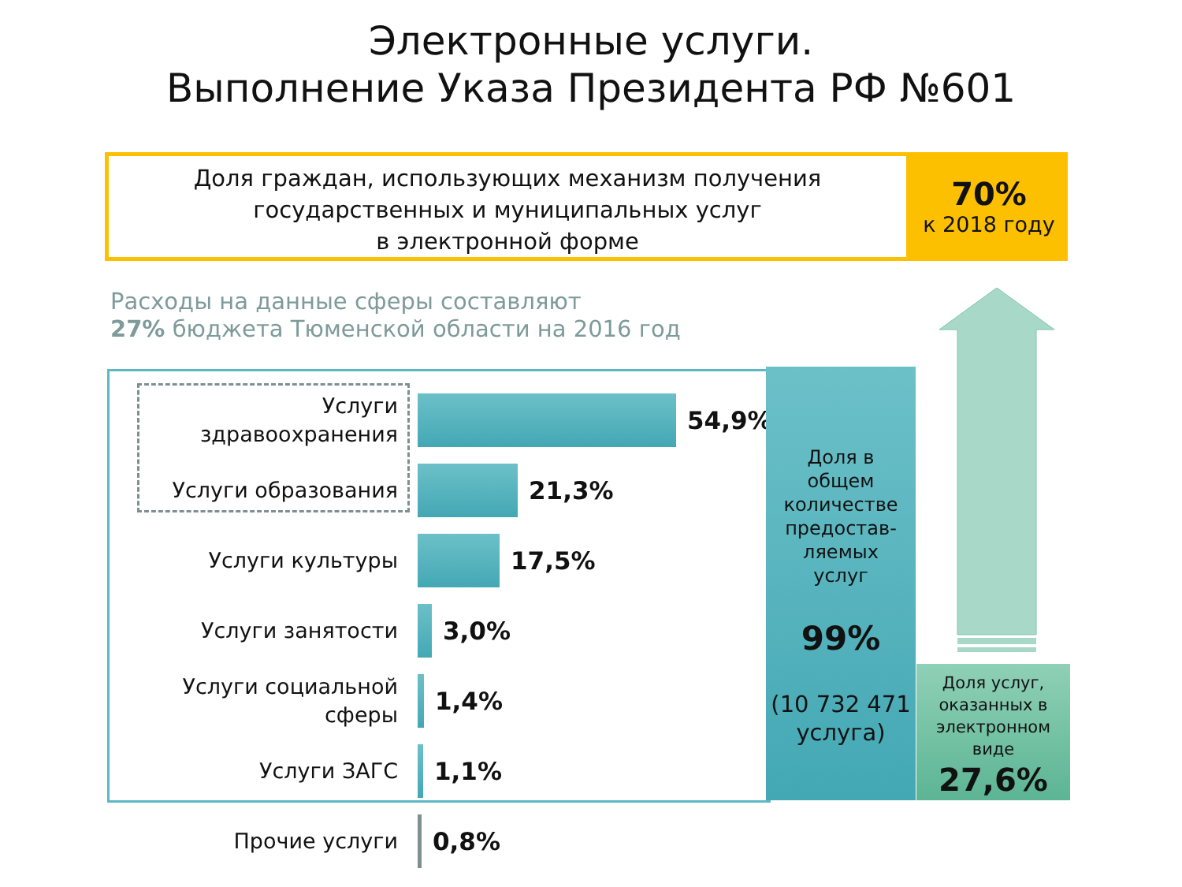Электронные услуги.
Выполнение Указа Президента РФ №601
Доля граждан, использующих механизм получения
государственных и муниципальных услуг
в электронной форме
70%
к 2018 году
Расходы на данные сферы составляют
27% бюджета Тюменской области на 2016 год
Услуги
здравоохранения
54,9%
Услуги образования
21,3%
Услуги культуры
17,5%
Услуги занятости
3,0%
Услуги социальной
сферы
1,4%
Услуги ЗАГС
1,1%
Прочие услуги
0,8%
Доля в
общем
количестве
предостав-
ляемых
услуг
99%
(10 732 471
услуга)
Доля услуг,
оказанных в
электронном
виде
27,6%